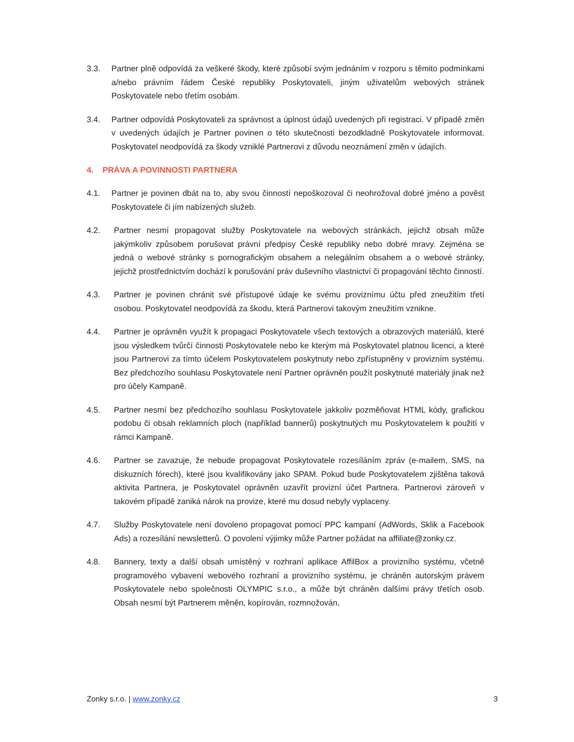3.3. Partner plně odpovídá za veškeré škody, které způsobí svým jednáním v rozporu s těmito podmínkami a/nebo právním řádem České republiky Poskytovateli, jiným uživatelům webových stránek Poskytovatele nebo třetím osobám.
3.4. Partner odpovídá Poskytovateli za správnost a úplnost údajů uvedených při registraci. V případě změn v uvedených údajích je Partner povinen o této skutečnosti bezodkladně Poskytovatele informovat. Poskytovatel neodpovídá za škody vzniklé Partnerovi z důvodu neoznámení změn v údajích.
4. PRÁVA A POVINNOSTI PARTNERA
4.1. Partner je povinen dbát na to, aby svou činností nepoškozoval či neohrožoval dobré jméno a pověst Poskytovatele či jím nabízených služeb.
4.2. Partner nesmí propagovat služby Poskytovatele na webových stránkách, jejichž obsah může jakýmkoliv způsobem porušovat právní předpisy České republiky nebo dobré mravy. Zejména se jedná o webové stránky s pornografickým obsahem a nelegálním obsahem a o webové stránky, jejichž prostřednictvím dochází k porušování práv duševního vlastnictví či propagování těchto činností.
4.3. Partner je povinen chránit své přístupové údaje ke svému proviznímu účtu před zneužitím třetí osobou. Poskytovatel neodpovídá za škodu, která Partnerovi takovým zneužitím vznikne.
4.4. Partner je oprávněn využít k propagaci Poskytovatele všech textových a obrazových materiálů, které jsou výsledkem tvůrčí činnosti Poskytovatele nebo ke kterým má Poskytovatel platnou licenci, a které jsou Partnerovi za tímto účelem Poskytovatelem poskytnuty nebo zpřístupněny v provizním systému. Bez předchozího souhlasu Poskytovatele není Partner oprávněn použít poskytnuté materiály jinak než pro účely Kampaně.
4.5. Partner nesmí bez předchozího souhlasu Poskytovatele jakkoliv pozměňovat HTML kódy, grafickou podobu či obsah reklamních ploch (například bannerů) poskytnutých mu Poskytovatelem k použití v rámci Kampaně.
4.6. Partner se zavazuje, že nebude propagovat Poskytovatele rozesíláním zpráv (e-mailem, SMS, na diskuzních fórech), které jsou kvalifikovány jako SPAM. Pokud bude Poskytovatelem zjištěna taková aktivita Partnera, je Poskytovatel oprávněn uzavřít provizní účet Partnera. Partnerovi zároveň v takovém případě zaniká nárok na provize, které mu dosud nebyly vyplaceny.
4.7. Služby Poskytovatele není dovoleno propagovat pomocí PPC kampaní (AdWords, Sklik a Facebook Ads) a rozesílání newsletterů. O povolení výjimky může Partner požádat na affiliate@zonky.cz.
4.8. Bannery, texty a další obsah umístěný v rozhraní aplikace AffilBox a provizního systému, včetně programového vybavení webového rozhraní a provizního systému, je chráněn autorským právem Poskytovatele nebo společnosti OLYMPIC s.r.o., a může být chráněn dalšími právy třetích osob. Obsah nesmí být Partnerem měněn, kopírován, rozmnožován,
Zonky s.r.o. | www.zonky.cz 3